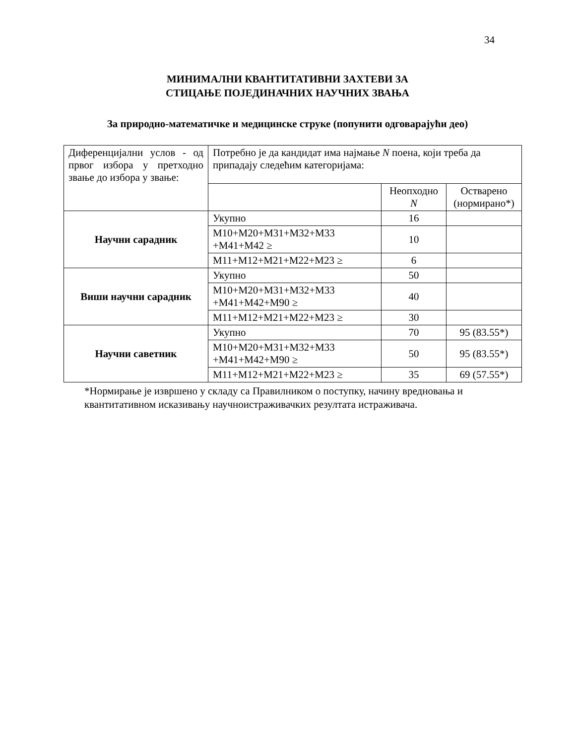34
МИНИМАЛНИ КВАНТИТАТИВНИ ЗАХТЕВИ ЗА
СТИЦАЊЕ ПОЈЕДИНАЧНИХ НАУЧНИХ ЗВАЊА
За природно-математичке и медицинске струке (попунити одговарајући део)
| Диференцијални услов - од првог избора у претходно звање до избора у звање: | Потребно је да кандидат има најмање N поена, који треба да припадају следећим категоријама: | | |
| | | Неопходно N | Остварено (нормирано*) |
| Научни сарадник | Укупно | 16 | |
| | М10+М20+М31+М32+М33 +М41+М42 ≥ | 10 | |
| | М11+М12+М21+М22+М23 ≥ | 6 | |
| Виши научни сарадник | Укупно | 50 | |
| | М10+М20+М31+М32+М33 +М41+М42+М90 ≥ | 40 | |
| | М11+М12+М21+М22+М23 ≥ | 30 | |
| Научни саветник | Укупно | 70 | 95 (83.55*) |
| | М10+М20+М31+М32+М33 +М41+М42+М90 ≥ | 50 | 95 (83.55*) |
| | М11+М12+М21+М22+М23 ≥ | 35 | 69 (57.55*) |
*Нормирање је извршено у складу са Правилником о поступку, начину вредновања и квантитативном исказивању научноистраживачких резултата истраживача.